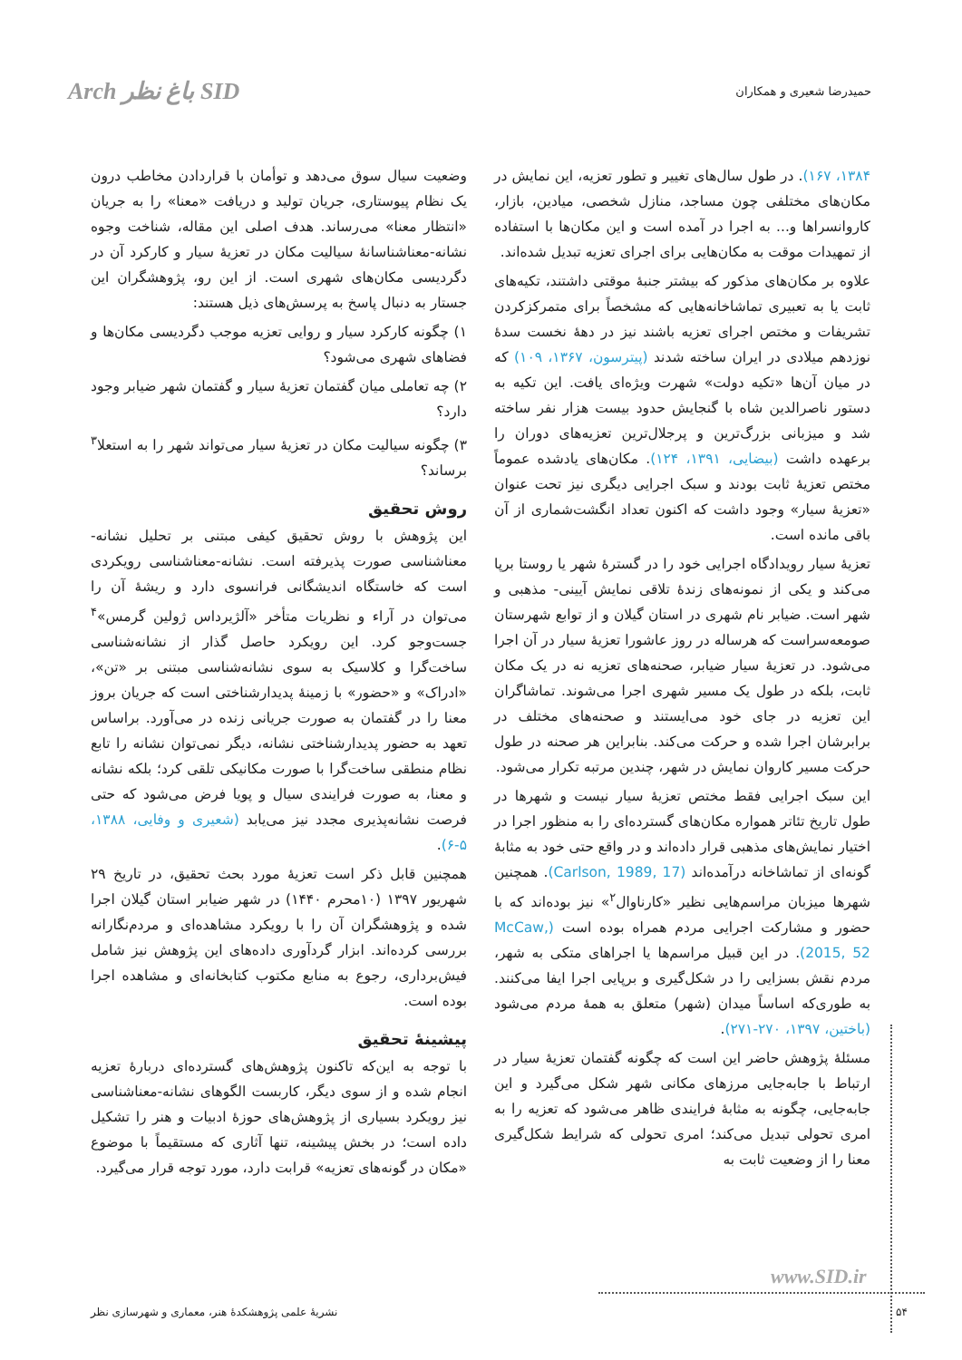حمیدرضا شعیری و همکاران Arch باغ نظر SID
۱۳۸۴، ۱۶۷). در طول سال‌های تغییر و تطور تعزیه، این نمایش در مکان‌های مختلفی چون مساجد، منازل شخصی، میادین، بازار، کاروانسراها و... به اجرا در آمده است و این مکان‌ها با استفاده از تمهیدات موقت به مکان‌هایی برای اجرای تعزیه تبدیل شده‌اند.
علاوه بر مکان‌های مذکور که بیشتر جنبهٔ موقتی داشتند، تکیه‌های ثابت یا به تعبیری تماشاخانه‌هایی که مشخصاً برای متمرکزکردن تشریفات و مختص اجرای تعزیه باشند نیز در دهۀ نخست سدۀ نوزدهم میلادی در ایران ساخته شدند (پیترسون، ۱۳۶۷، ۱۰۹) که در میان آن‌ها «تکیه دولت» شهرت ویژه‌ای یافت. این تکیه به دستور ناصرالدین شاه با گنجایش حدود بیست هزار نفر ساخته شد و میزبانی بزرگ‌ترین و پرجلال‌ترین تعزیه‌های دوران را برعهده داشت (بیضایی، ۱۳۹۱، ۱۲۴). مکان‌های یادشده عموماً مختص تعزیهٔ ثابت بودند و سبک اجرایی دیگری نیز تحت عنوان «تعزیهٔ سیار» وجود داشت که اکنون تعداد انگشت‌شماری از آن باقی مانده است.
تعزیهٔ سیار رویدادگاه اجرایی خود را در گسترهٔ شهر یا روستا برپا می‌کند و یکی از نمونه‌های زندهٔ تلاقی نمایش آیینی- مذهبی و شهر است. ضیابر نام شهری در استان گیلان و از توابع شهرستان صومعه‌سراست که هرساله در روز عاشورا تعزیهٔ سیار در آن اجرا می‌شود. در تعزیهٔ سیار ضیابر، صحنه‌های تعزیه نه در یک مکان ثابت، بلکه در طول یک مسیر شهری اجرا می‌شوند. تماشاگران این تعزیه در جای خود می‌ایستند و صحنه‌های مختلف در برابرشان اجرا شده و حرکت می‌کند. بنابراین هر صحنه در طول حرکت مسیر کاروان نمایش در شهر، چندین مرتبه تکرار می‌شود.
این سبک اجرایی فقط مختص تعزیهٔ سیار نیست و شهرها در طول تاریخ تئاتر همواره مکان‌های گسترده‌ای را به منظور اجرا در اختیار نمایش‌های مذهبی قرار داده‌اند و در واقع حتی خود به مثابهٔ گونه‌ای از تماشاخانه درآمده‌اند (Carlson, 1989, 17). همچنین شهرها میزبان مراسم‌هایی نظیر «کارناوال<sup>۲</sup>» نیز بوده‌اند که با حضور و مشارکت اجرایی مردم همراه بوده است (McCaw, 2015, 52). در این قبیل مراسم‌ها یا اجراهای متکی به شهر، مردم نقش بسزایی را در شکل‌گیری و برپایی اجرا ایفا می‌کنند. به طوری‌که اساساً میدان (شهر) متعلق به همهٔ مردم می‌شود (باختین، ۱۳۹۷، ۲۷۰-۲۷۱).
مسئلهٔ پژوهش حاضر این است که چگونه گفتمان تعزیهٔ سیار در ارتباط با جابه‌جایی مرزهای مکانی شهر شکل می‌گیرد و این جابه‌جایی، چگونه به مثابهٔ فرایندی ظاهر می‌شود که تعزیه را به امری تحولی تبدیل می‌کند؛ امری تحولی که شرایط شکل‌گیری معنا را از وضعیت ثابت به
وضعیت سیال سوق می‌دهد و توأمان با قراردادن مخاطب درون یک نظام پیوستاری، جریان تولید و دریافت «معنا» را به جریان «انتظار معنا» می‌رساند. هدف اصلی این مقاله، شناخت وجوه نشانه-معناشناسانهٔ سیالیت مکان در تعزیهٔ سیار و کارکرد آن در دگردیسی مکان‌های شهری است. از این رو، پژوهشگران این جستار به دنبال پاسخ به پرسش‌های ذیل هستند:
۱) چگونه کارکرد سیار و روایی تعزیه موجب دگردیسی مکان‌ها و فضاهای شهری می‌شود؟
۲) چه تعاملی میان گفتمان تعزیهٔ سیار و گفتمان شهر ضیابر وجود دارد؟
۳) چگونه سیالیت مکان در تعزیهٔ سیار می‌تواند شهر را به استعلا<sup>۳</sup> برساند؟
روش تحقیق
این پژوهش با روش تحقیق کیفی مبتنی بر تحلیل نشانه-معناشناسی صورت پذیرفته است. نشانه-معناشناسی رویکردی است که خاستگاه اندیشگانی فرانسوی دارد و ریشهٔ آن را می‌توان در آراء و نظریات متأخر «آلژیرداس ژولین گرمس»<sup>۴</sup> جست‌وجو کرد. این رویکرد حاصل گذار از نشانه‌شناسی ساخت‌گرا و کلاسیک به سوی نشانه‌شناسی مبتنی بر «تن»، «ادراک» و «حضور» با زمینهٔ پدیدارشناختی است که جریان بروز معنا را در گفتمان به صورت جریانی زنده در می‌آورد. براساس تعهد به حضور پدیدارشناختی نشانه، دیگر نمی‌توان نشانه را تابع نظام منطقی ساخت‌گرا با صورت مکانیکی تلقی کرد؛ بلکه نشانه و معنا، به صورت فرایندی سیال و پویا فرض می‌شود که حتی فرصت نشانه‌پذیری مجدد نیز می‌یابد (شعیری و وفایی، ۱۳۸۸، ۵-۶).
همچنین قابل ذکر است تعزیهٔ مورد بحث تحقیق، در تاریخ ۲۹ شهریور ۱۳۹۷ (۱۰محرم ۱۴۴۰) در شهر ضیابر استان گیلان اجرا شده و پژوهشگران آن را با رویکرد مشاهده‌ای و مردم‌نگارانه بررسی کرده‌اند. ابزار گردآوری داده‌های این پژوهش نیز شامل فیش‌برداری، رجوع به منابع مکتوب کتابخانه‌ای و مشاهده اجرا بوده است.
پیشینهٔ تحقیق
با توجه به این‌که تاکنون پژوهش‌های گسترده‌ای دربارهٔ تعزیه انجام شده و از سوی دیگر، کاربست الگوهای نشانه-معناشناسی نیز رویکرد بسیاری از پژوهش‌های حوزهٔ ادبیات و هنر را تشکیل داده است؛ در بخش پیشینه، تنها آثاری که مستقیماً با موضوع «مکان در گونه‌های تعزیه» قرابت دارد، مورد توجه قرار می‌گیرد.
www.SID.ir
۵۴ نشریهٔ علمی پژوهشکدهٔ هنر، معماری و شهرسازی نظر